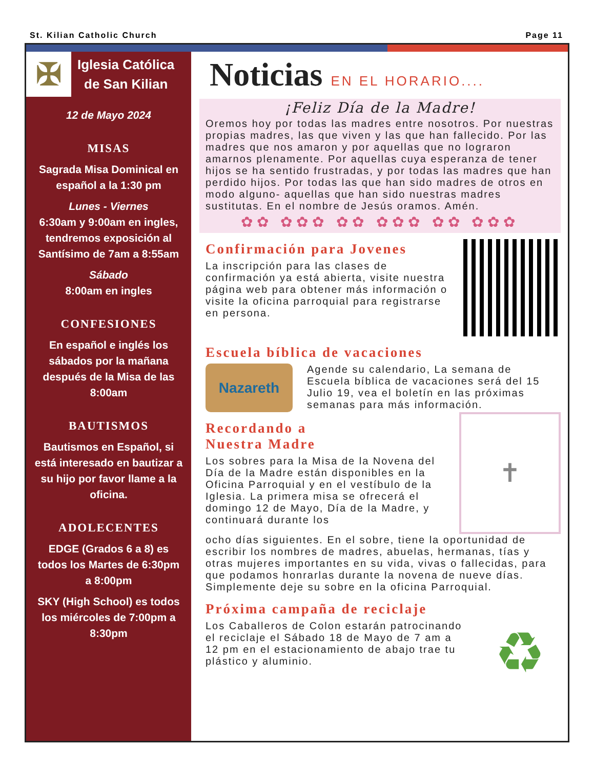St. Kilian Catholic Church Page 11
✠
Iglesia Católica
de San Kilian
12 de Mayo 2024
MISAS
Sagrada Misa Dominical en español a la 1:30 pm
Lunes - Viernes
6:30am y 9:00am en ingles, tendremos exposición al Santísimo de 7am a 8:55am
Sábado
8:00am en ingles
CONFESIONES
En español e inglés los sábados por la mañana después de la Misa de las 8:00am
BAUTISMOS
Bautismos en Español, si está interesado en bautizar a su hijo por favor llame a la oficina.
ADOLECENTES
EDGE (Grados 6 a 8) es todos los Martes de 6:30pm a 8:00pm
SKY (High School) es todos los miércoles de 7:00pm a 8:30pm
Noticias EN EL HORARIO....
¡Feliz Día de la Madre!
Oremos hoy por todas las madres entre nosotros. Por nuestras propias madres, las que viven y las que han fallecido. Por las madres que nos amaron y por aquellas que no lograron amarnos plenamente. Por aquellas cuya esperanza de tener hijos se ha sentido frustradas, y por todas las madres que han perdido hijos. Por todas las que han sido madres de otros en modo alguno- aquellas que han sido nuestras madres sustitutas. En el nombre de Jesús oramos. Amén.
✿✿ ✿✿✿ ✿✿ ✿✿✿ ✿✿ ✿✿✿
Confirmación para Jovenes
La inscripción para las clases de confirmación ya está abierta, visite nuestra página web para obtener más información o visite la oficina parroquial para registrarse en persona.
Escuela bíblica de vacaciones
Nazareth
Agende su calendario, La semana de Escuela bíblica de vacaciones será del 15 Julio 19, vea el boletín en las próximas semanas para más información.
Recordando a
Nuestra Madre
Los sobres para la Misa de la Novena del Día de la Madre están disponibles en la Oficina Parroquial y en el vestíbulo de la Iglesia. La primera misa se ofrecerá el domingo 12 de Mayo, Día de la Madre, y continuará durante los
✝
ocho días siguientes. En el sobre, tiene la oportunidad de escribir los nombres de madres, abuelas, hermanas, tías y otras mujeres importantes en su vida, vivas o fallecidas, para que podamos honrarlas durante la novena de nueve días. Simplemente deje su sobre en la oficina Parroquial.
Próxima campaña de reciclaje
Los Caballeros de Colon estarán patrocinando el reciclaje el Sábado 18 de Mayo de 7 am a 12 pm en el estacionamiento de abajo trae tu plástico y aluminio.
♻